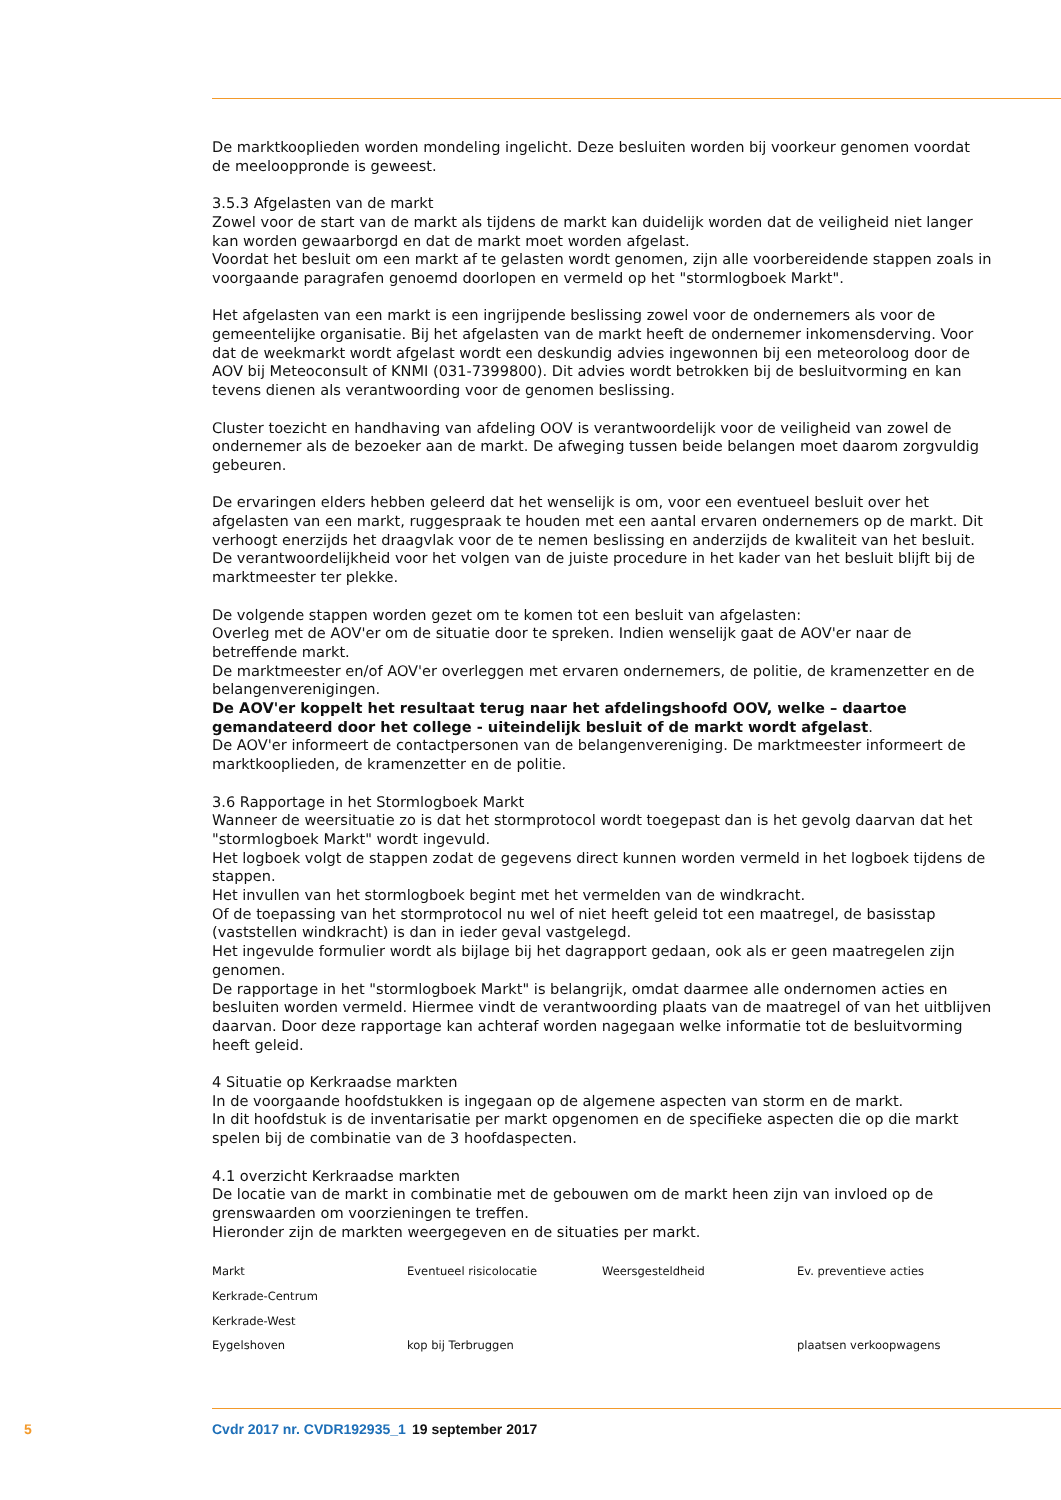De marktkooplieden worden mondeling ingelicht. Deze besluiten worden bij voorkeur genomen voordat de meelooppronde is geweest.
3.5.3 Afgelasten van de markt
Zowel voor de start van de markt als tijdens de markt kan duidelijk worden dat de veiligheid niet langer kan worden gewaarborgd en dat de markt moet worden afgelast.
Voordat het besluit om een markt af te gelasten wordt genomen, zijn alle voorbereidende stappen zoals in voorgaande paragrafen genoemd doorlopen en vermeld op het "stormlogboek Markt".
Het afgelasten van een markt is een ingrijpende beslissing zowel voor de ondernemers als voor de gemeentelijke organisatie. Bij het afgelasten van de markt heeft de ondernemer inkomensderving. Voor dat de weekmarkt wordt afgelast wordt een deskundig advies ingewonnen bij een meteoroloog door de AOV bij Meteoconsult of KNMI (031-7399800). Dit advies wordt betrokken bij de besluitvorming en kan tevens dienen als verantwoording voor de genomen beslissing.
Cluster toezicht en handhaving van afdeling OOV is verantwoordelijk voor de veiligheid van zowel de ondernemer als de bezoeker aan de markt. De afweging tussen beide belangen moet daarom zorgvuldig gebeuren.
De ervaringen elders hebben geleerd dat het wenselijk is om, voor een eventueel besluit over het afgelasten van een markt, ruggespraak te houden met een aantal ervaren ondernemers op de markt. Dit verhoogt enerzijds het draagvlak voor de te nemen beslissing en anderzijds de kwaliteit van het besluit. De verantwoordelijkheid voor het volgen van de juiste procedure in het kader van het besluit blijft bij de marktmeester ter plekke.
De volgende stappen worden gezet om te komen tot een besluit van afgelasten:
Overleg met de AOV'er om de situatie door te spreken. Indien wenselijk gaat de AOV'er naar de betreffende markt.
De marktmeester en/of AOV'er overleggen met ervaren ondernemers, de politie, de kramenzetter en de belangenverenigingen.
De AOV'er koppelt het resultaat terug naar het afdelingshoofd OOV, welke – daartoe gemandateerd door het college - uiteindelijk besluit of de markt wordt afgelast.
De AOV'er informeert de contactpersonen van de belangenvereniging. De marktmeester informeert de marktkooplieden, de kramenzetter en de politie.
3.6 Rapportage in het Stormlogboek Markt
Wanneer de weersituatie zo is dat het stormprotocol wordt toegepast dan is het gevolg daarvan dat het "stormlogboek Markt" wordt ingevuld.
Het logboek volgt de stappen zodat de gegevens direct kunnen worden vermeld in het logboek tijdens de stappen.
Het invullen van het stormlogboek begint met het vermelden van de windkracht.
Of de toepassing van het stormprotocol nu wel of niet heeft geleid tot een maatregel, de basisstap (vaststellen windkracht) is dan in ieder geval vastgelegd.
Het ingevulde formulier wordt als bijlage bij het dagrapport gedaan, ook als er geen maatregelen zijn genomen.
De rapportage in het "stormlogboek Markt" is belangrijk, omdat daarmee alle ondernomen acties en besluiten worden vermeld. Hiermee vindt de verantwoording plaats van de maatregel of van het uitblijven daarvan. Door deze rapportage kan achteraf worden nagegaan welke informatie tot de besluitvorming heeft geleid.
4 Situatie op Kerkraadse markten
In de voorgaande hoofdstukken is ingegaan op de algemene aspecten van storm en de markt.
In dit hoofdstuk is de inventarisatie per markt opgenomen en de specifieke aspecten die op die markt spelen bij de combinatie van de 3 hoofdaspecten.
4.1 overzicht Kerkraadse markten
De locatie van de markt in combinatie met de gebouwen om de markt heen zijn van invloed op de grenswaarden om voorzieningen te treffen.
Hieronder zijn de markten weergegeven en de situaties per markt.
| Markt | Eventueel risicolocatie | Weersgesteldheid | Ev. preventieve acties |
| --- | --- | --- | --- |
| Kerkrade-Centrum | | | |
| Kerkrade-West | | | |
| Eygelshoven | kop bij Terbruggen | | plaatsen verkoopwagens |
5 Cvdr 2017 nr. CVDR192935_1 19 september 2017